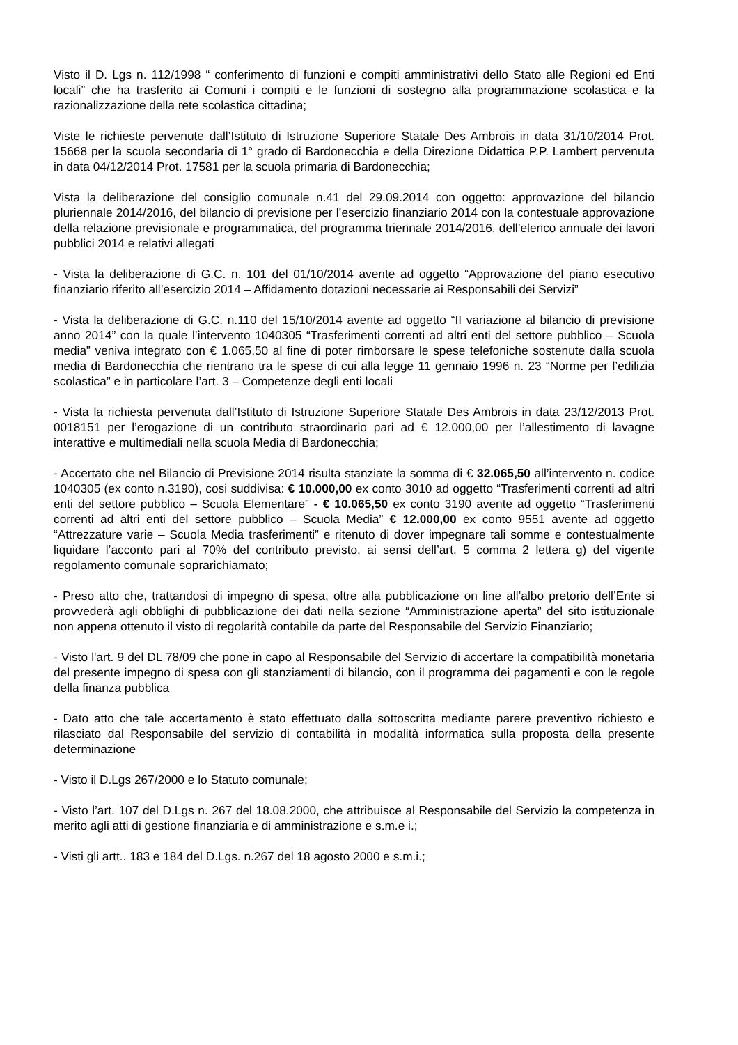Visto il D. Lgs n. 112/1998 “ conferimento di funzioni e compiti amministrativi dello Stato alle Regioni ed Enti locali” che ha trasferito ai Comuni i compiti e le funzioni di sostegno alla programmazione scolastica e la razionalizzazione della rete scolastica cittadina;
Viste le richieste pervenute dall’Istituto di Istruzione Superiore Statale Des Ambrois in data 31/10/2014 Prot. 15668 per la scuola secondaria di 1° grado di Bardonecchia e della Direzione Didattica P.P. Lambert pervenuta in data 04/12/2014 Prot. 17581 per la scuola primaria di Bardonecchia;
Vista la deliberazione del consiglio comunale n.41 del 29.09.2014 con oggetto: approvazione del bilancio pluriennale 2014/2016, del bilancio di previsione per l’esercizio finanziario 2014 con la contestuale approvazione della relazione previsionale e programmatica, del programma triennale 2014/2016, dell’elenco annuale dei lavori pubblici 2014 e relativi allegati
- Vista la deliberazione di G.C. n. 101 del 01/10/2014 avente ad oggetto “Approvazione del piano esecutivo finanziario riferito all’esercizio 2014 – Affidamento dotazioni necessarie ai Responsabili dei Servizi”
- Vista la deliberazione di G.C. n.110 del 15/10/2014 avente ad oggetto “II variazione al bilancio di previsione anno 2014” con la quale l’intervento 1040305 “Trasferimenti correnti ad altri enti del settore pubblico – Scuola media” veniva integrato con € 1.065,50 al fine di poter rimborsare le spese telefoniche sostenute dalla scuola media di Bardonecchia che rientrano tra le spese di cui alla legge 11 gennaio 1996 n. 23 “Norme per l’edilizia scolastica” e in particolare l’art. 3 – Competenze degli enti locali
- Vista la richiesta pervenuta dall’Istituto di Istruzione Superiore Statale Des Ambrois in data 23/12/2013 Prot. 0018151 per l’erogazione di un contributo straordinario pari ad € 12.000,00 per l’allestimento di lavagne interattive e multimediali nella scuola Media di Bardonecchia;
- Accertato che nel Bilancio di Previsione 2014 risulta stanziate la somma di € 32.065,50 all’intervento n. codice 1040305 (ex conto n.3190), cosi suddivisa: € 10.000,00 ex conto 3010 ad oggetto “Trasferimenti correnti ad altri enti del settore pubblico – Scuola Elementare” - € 10.065,50 ex conto 3190 avente ad oggetto “Trasferimenti correnti ad altri enti del settore pubblico – Scuola Media” € 12.000,00 ex conto 9551 avente ad oggetto “Attrezzature varie – Scuola Media trasferimenti” e ritenuto di dover impegnare tali somme e contestualmente liquidare l’acconto pari al 70% del contributo previsto, ai sensi dell’art. 5 comma 2 lettera g) del vigente regolamento comunale soprarichiamato;
- Preso atto che, trattandosi di impegno di spesa, oltre alla pubblicazione on line all’albo pretorio dell’Ente si provvederà agli obblighi di pubblicazione dei dati nella sezione “Amministrazione aperta” del sito istituzionale non appena ottenuto il visto di regolarità contabile da parte del Responsabile del Servizio Finanziario;
- Visto l'art. 9 del DL 78/09 che pone in capo al Responsabile del Servizio di accertare la compatibilità monetaria del presente impegno di spesa con gli stanziamenti di bilancio, con il programma dei pagamenti e con le regole della finanza pubblica
- Dato atto che tale accertamento è stato effettuato dalla sottoscritta mediante parere preventivo richiesto e rilasciato dal Responsabile del servizio di contabilità in modalità informatica sulla proposta della presente determinazione
- Visto il D.Lgs 267/2000 e lo Statuto comunale;
- Visto l’art. 107 del D.Lgs n. 267 del 18.08.2000, che attribuisce al Responsabile del Servizio la competenza in merito agli atti di gestione finanziaria e di amministrazione e s.m.e i.;
- Visti gli artt.. 183 e 184 del D.Lgs. n.267 del 18 agosto 2000 e s.m.i.;